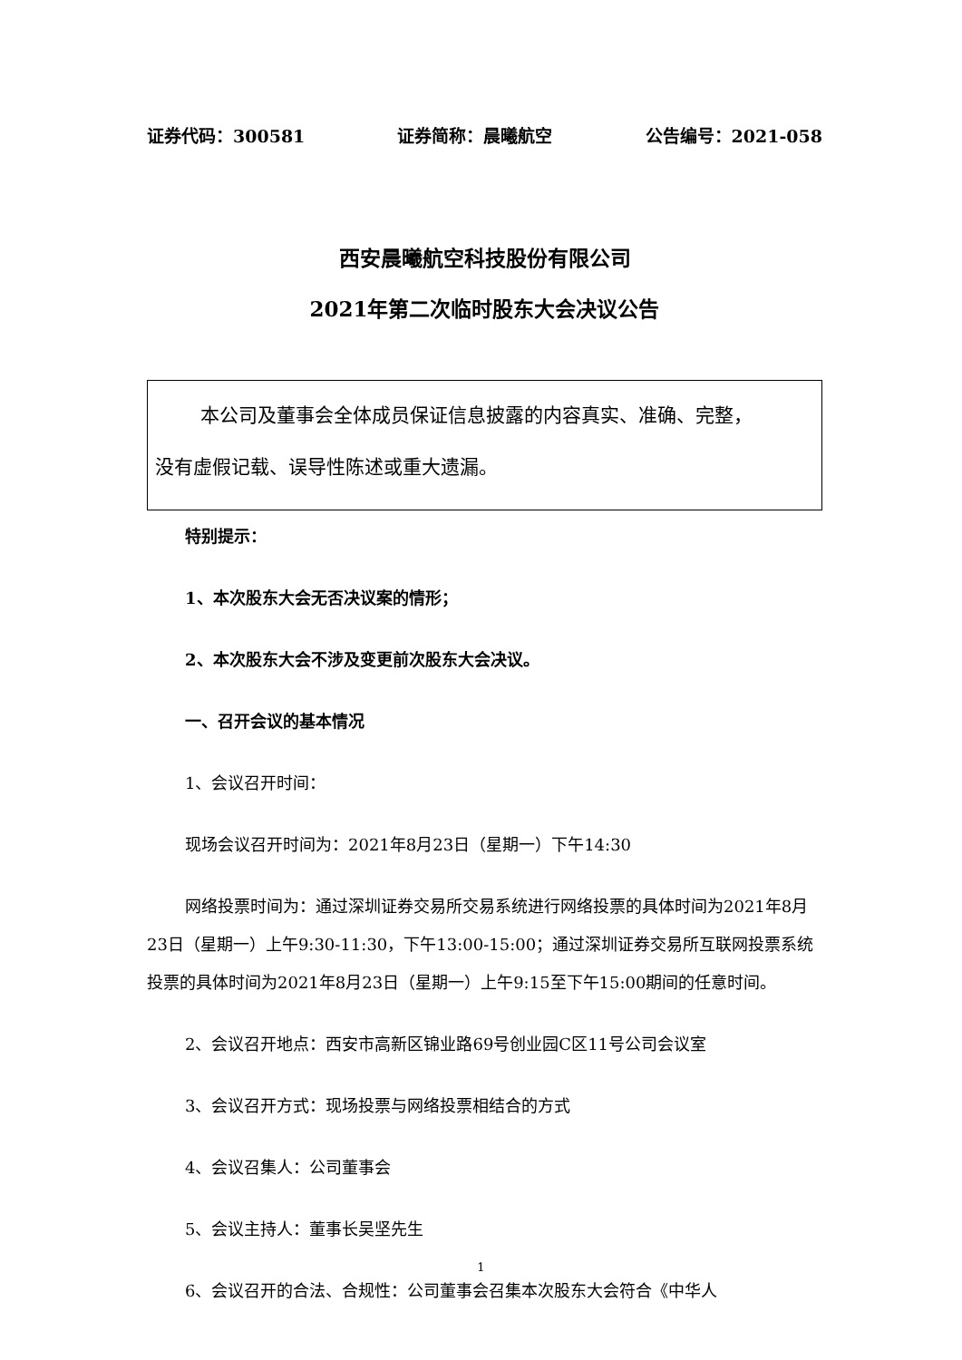证券代码：300581 证券简称：晨曦航空 公告编号：2021-058
西安晨曦航空科技股份有限公司
2021年第二次临时股东大会决议公告
本公司及董事会全体成员保证信息披露的内容真实、准确、完整，
没有虚假记载、误导性陈述或重大遗漏。
特别提示：
1、本次股东大会无否决议案的情形；
2、本次股东大会不涉及变更前次股东大会决议。
一、召开会议的基本情况
1、会议召开时间：
现场会议召开时间为：2021年8月23日（星期一）下午14:30
网络投票时间为：通过深圳证券交易所交易系统进行网络投票的具体时间为2021年8月23日（星期一）上午9:30-11:30，下午13:00-15:00；通过深圳证券交易所互联网投票系统投票的具体时间为2021年8月23日（星期一）上午9:15至下午15:00期间的任意时间。
2、会议召开地点：西安市高新区锦业路69号创业园C区11号公司会议室
3、会议召开方式：现场投票与网络投票相结合的方式
4、会议召集人：公司董事会
5、会议主持人：董事长吴坚先生
6、会议召开的合法、合规性：公司董事会召集本次股东大会符合《中华人
1